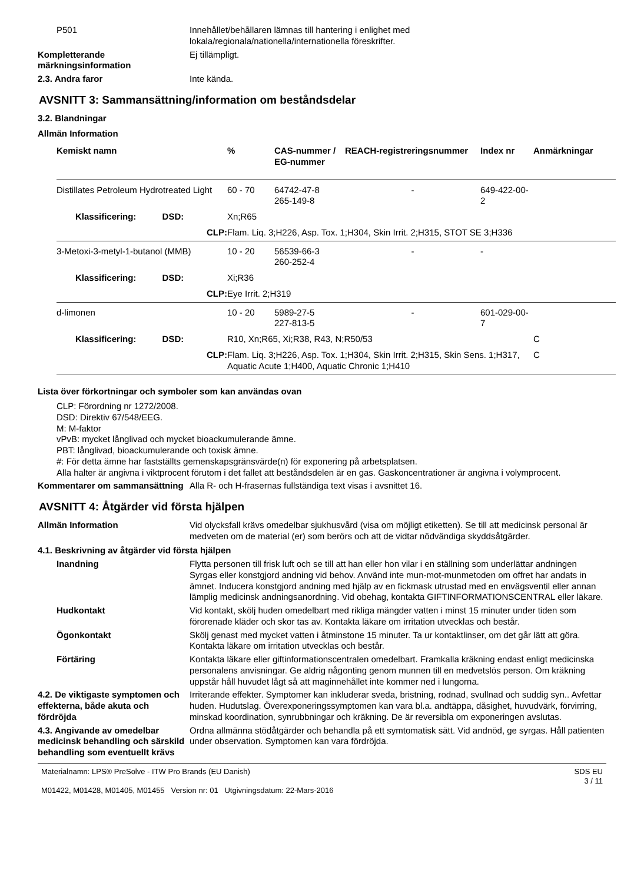P501 Innehållet/behållaren lämnas till hantering i enlighet med
lokala/regionala/nationella/internationella föreskrifter.
Kompletterande märkningsinformation
Ej tillämpligt.
2.3. Andra faror Inte kända.
AVSNITT 3: Sammansättning/information om beståndsdelar
3.2. Blandningar
Allmän Information
| Kemiskt namn | % | CAS-nummer / EG-nummer | REACH-registreringsnummer | Index nr | Anmärkningar |
| --- | --- | --- | --- | --- | --- |
| Distillates Petroleum Hydrotreated Light | 60 - 70 | 64742-47-8 265-149-8 | - | 649-422-00-2 | |
| Klassificering: DSD: | Xn;R65 | | | | |
| CLP: | Flam. Liq. 3;H226, Asp. Tox. 1;H304, Skin Irrit. 2;H315, STOT SE 3;H336 | | | | |
| 3-Metoxi-3-metyl-1-butanol (MMB) | 10 - 20 | 56539-66-3 260-252-4 | - | - | |
| Klassificering: DSD: | Xi;R36 | | | | |
| CLP: | Eye Irrit. 2;H319 | | | | |
| d-limonen | 10 - 20 | 5989-27-5 227-813-5 | - | 601-029-00-7 | |
| Klassificering: DSD: | R10, Xn;R65, Xi;R38, R43, N;R50/53 | | | | C |
| CLP: | Flam. Liq. 3;H226, Asp. Tox. 1;H304, Skin Irrit. 2;H315, Skin Sens. 1;H317, Aquatic Acute 1;H400, Aquatic Chronic 1;H410 | | | | C |
Lista över förkortningar och symboler som kan användas ovan
CLP: Förordning nr 1272/2008.
DSD: Direktiv 67/548/EEG.
M: M-faktor
vPvB: mycket långlivad och mycket bioackumulerande ämne.
PBT: långlivad, bioackumulerande och toxisk ämne.
#: För detta ämne har fastställts gemenskapsgränsvärde(n) för exponering på arbetsplatsen.
Alla halter är angivna i viktprocent förutom i det fallet att beståndsdelen är en gas. Gaskoncentrationer är angivna i volymprocent.
Kommentarer om sammansättning
Alla R- och H-frasernas fullständiga text visas i avsnittet 16.
AVSNITT 4: Åtgärder vid första hjälpen
Allmän Information Vid olycksfall krävs omedelbar sjukhusvård (visa om möjligt etiketten). Se till att medicinsk personal är medveten om de material (er) som berörs och att de vidtar nödvändiga skyddsåtgärder.
4.1. Beskrivning av åtgärder vid första hjälpen
Inandning Flytta personen till frisk luft och se till att han eller hon vilar i en ställning som underlättar andningen Syrgas eller konstgjord andning vid behov. Använd inte mun-mot-munmetoden om offret har andats in ämnet. Inducera konstgjord andning med hjälp av en fickmask utrustad med en envägsventil eller annan lämplig medicinsk andningsanordning. Vid obehag, kontakta GIFTINFORMATIONSCENTRAL eller läkare.
Hudkontakt Vid kontakt, skölj huden omedelbart med rikliga mängder vatten i minst 15 minuter under tiden som förorenade kläder och skor tas av. Kontakta läkare om irritation utvecklas och består.
Ögonkontakt Skölj genast med mycket vatten i åtminstone 15 minuter. Ta ur kontaktlinser, om det går lätt att göra. Kontakta läkare om irritation utvecklas och består.
Förtäring Kontakta läkare eller giftinformationscentralen omedelbart. Framkalla kräkning endast enligt medicinska personalens anvisningar. Ge aldrig någonting genom munnen till en medvetslös person. Om kräkning uppstår håll huvudet lågt så att maginnehållet inte kommer ned i lungorna.
4.2. De viktigaste symptomen och effekterna, både akuta och fördröjda
Irriterande effekter. Symptomer kan inkluderar sveda, bristning, rodnad, svullnad och suddig syn.. Avfettar huden. Hudutslag. Överexponeringssymptomen kan vara bl.a. andtäppa, dåsighet, huvudvärk, förvirring, minskad koordination, synrubbningar och kräkning. De är reversibla om exponeringen avslutas.
4.3. Angivande av omedelbar medicinsk behandling och särskild behandling som eventuellt krävs
Ordna allmänna stödåtgärder och behandla på ett symtomatisk sätt. Vid andnöd, ge syrgas. Håll patienten under observation. Symptomen kan vara fördröjda.
Materialnamn: LPS® PreSolve - ITW Pro Brands (EU Danish)
M01422, M01428, M01405, M01455 Version nr: 01 Utgivningsdatum: 22-Mars-2016
SDS EU
3 / 11